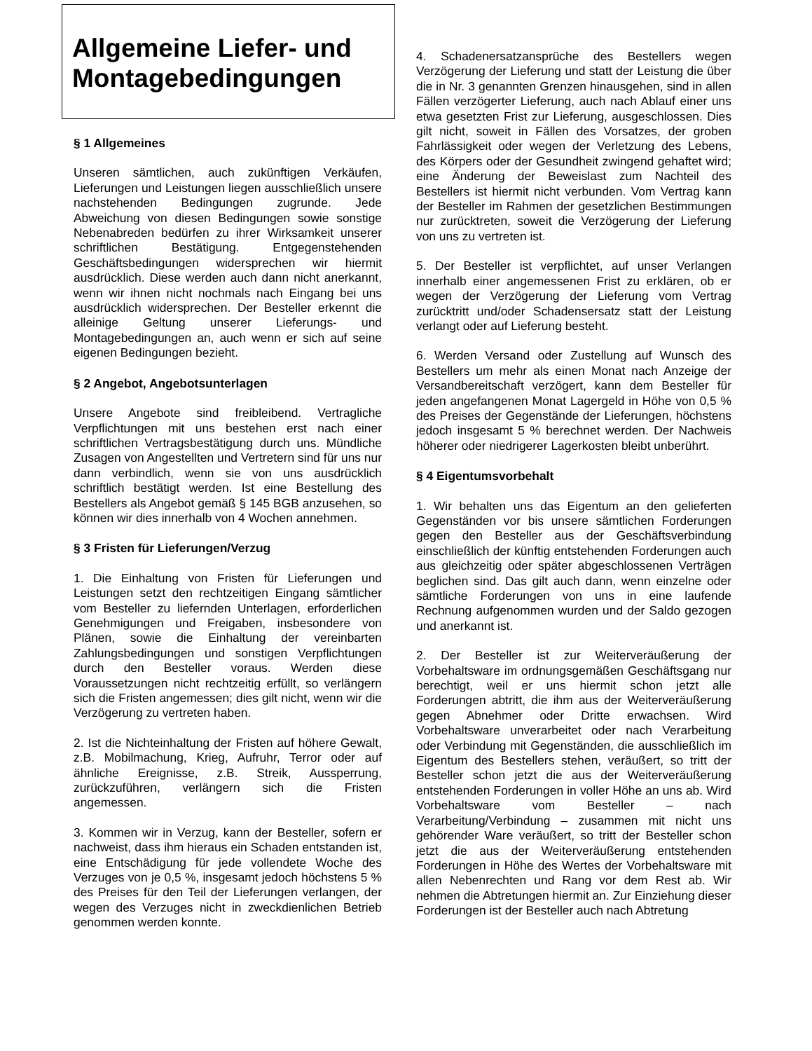Allgemeine Liefer- und Montagebedingungen
§ 1 Allgemeines
Unseren sämtlichen, auch zukünftigen Verkäufen, Lieferungen und Leistungen liegen ausschließlich unsere nachstehenden Bedingungen zugrunde. Jede Abweichung von diesen Bedingungen sowie sonstige Nebenabreden bedürfen zu ihrer Wirksamkeit unserer schriftlichen Bestätigung. Entgegenstehenden Geschäftsbedingungen widersprechen wir hiermit ausdrücklich. Diese werden auch dann nicht anerkannt, wenn wir ihnen nicht nochmals nach Eingang bei uns ausdrücklich widersprechen. Der Besteller erkennt die alleinige Geltung unserer Lieferungs- und Montagebedingungen an, auch wenn er sich auf seine eigenen Bedingungen bezieht.
§ 2 Angebot, Angebotsunterlagen
Unsere Angebote sind freibleibend. Vertragliche Verpflichtungen mit uns bestehen erst nach einer schriftlichen Vertragsbestätigung durch uns. Mündliche Zusagen von Angestellten und Vertretern sind für uns nur dann verbindlich, wenn sie von uns ausdrücklich schriftlich bestätigt werden. Ist eine Bestellung des Bestellers als Angebot gemäß § 145 BGB anzusehen, so können wir dies innerhalb von 4 Wochen annehmen.
§ 3 Fristen für Lieferungen/Verzug
1. Die Einhaltung von Fristen für Lieferungen und Leistungen setzt den rechtzeitigen Eingang sämtlicher vom Besteller zu liefernden Unterlagen, erforderlichen Genehmigungen und Freigaben, insbesondere von Plänen, sowie die Einhaltung der vereinbarten Zahlungsbedingungen und sonstigen Verpflichtungen durch den Besteller voraus. Werden diese Voraussetzungen nicht rechtzeitig erfüllt, so verlängern sich die Fristen angemessen; dies gilt nicht, wenn wir die Verzögerung zu vertreten haben.
2. Ist die Nichteinhaltung der Fristen auf höhere Gewalt, z.B. Mobilmachung, Krieg, Aufruhr, Terror oder auf ähnliche Ereignisse, z.B. Streik, Aussperrung, zurückzuführen, verlängern sich die Fristen angemessen.
3. Kommen wir in Verzug, kann der Besteller, sofern er nachweist, dass ihm hieraus ein Schaden entstanden ist, eine Entschädigung für jede vollendete Woche des Verzuges von je 0,5 %, insgesamt jedoch höchstens 5 % des Preises für den Teil der Lieferungen verlangen, der wegen des Verzuges nicht in zweckdienlichen Betrieb genommen werden konnte.
4. Schadenersatzansprüche des Bestellers wegen Verzögerung der Lieferung und statt der Leistung die über die in Nr. 3 genannten Grenzen hinausgehen, sind in allen Fällen verzögerter Lieferung, auch nach Ablauf einer uns etwa gesetzten Frist zur Lieferung, ausgeschlossen. Dies gilt nicht, soweit in Fällen des Vorsatzes, der groben Fahrlässigkeit oder wegen der Verletzung des Lebens, des Körpers oder der Gesundheit zwingend gehaftet wird; eine Änderung der Beweislast zum Nachteil des Bestellers ist hiermit nicht verbunden. Vom Vertrag kann der Besteller im Rahmen der gesetzlichen Bestimmungen nur zurücktreten, soweit die Verzögerung der Lieferung von uns zu vertreten ist.
5. Der Besteller ist verpflichtet, auf unser Verlangen innerhalb einer angemessenen Frist zu erklären, ob er wegen der Verzögerung der Lieferung vom Vertrag zurücktritt und/oder Schadensersatz statt der Leistung verlangt oder auf Lieferung besteht.
6. Werden Versand oder Zustellung auf Wunsch des Bestellers um mehr als einen Monat nach Anzeige der Versandbereitschaft verzögert, kann dem Besteller für jeden angefangenen Monat Lagergeld in Höhe von 0,5 % des Preises der Gegenstände der Lieferungen, höchstens jedoch insgesamt 5 % berechnet werden. Der Nachweis höherer oder niedrigerer Lagerkosten bleibt unberührt.
§ 4 Eigentumsvorbehalt
1. Wir behalten uns das Eigentum an den gelieferten Gegenständen vor bis unsere sämtlichen Forderungen gegen den Besteller aus der Geschäftsverbindung einschließlich der künftig entstehenden Forderungen auch aus gleichzeitig oder später abgeschlossenen Verträgen beglichen sind. Das gilt auch dann, wenn einzelne oder sämtliche Forderungen von uns in eine laufende Rechnung aufgenommen wurden und der Saldo gezogen und anerkannt ist.
2. Der Besteller ist zur Weiterveräußerung der Vorbehaltsware im ordnungsgemäßen Geschäftsgang nur berechtigt, weil er uns hiermit schon jetzt alle Forderungen abtritt, die ihm aus der Weiterveräußerung gegen Abnehmer oder Dritte erwachsen. Wird Vorbehaltsware unverarbeitet oder nach Verarbeitung oder Verbindung mit Gegenständen, die ausschließlich im Eigentum des Bestellers stehen, veräußert, so tritt der Besteller schon jetzt die aus der Weiterveräußerung entstehenden Forderungen in voller Höhe an uns ab. Wird Vorbehaltsware vom Besteller – nach Verarbeitung/Verbindung – zusammen mit nicht uns gehörender Ware veräußert, so tritt der Besteller schon jetzt die aus der Weiterveräußerung entstehenden Forderungen in Höhe des Wertes der Vorbehaltsware mit allen Nebenrechten und Rang vor dem Rest ab. Wir nehmen die Abtretungen hiermit an. Zur Einziehung dieser Forderungen ist der Besteller auch nach Abtretung